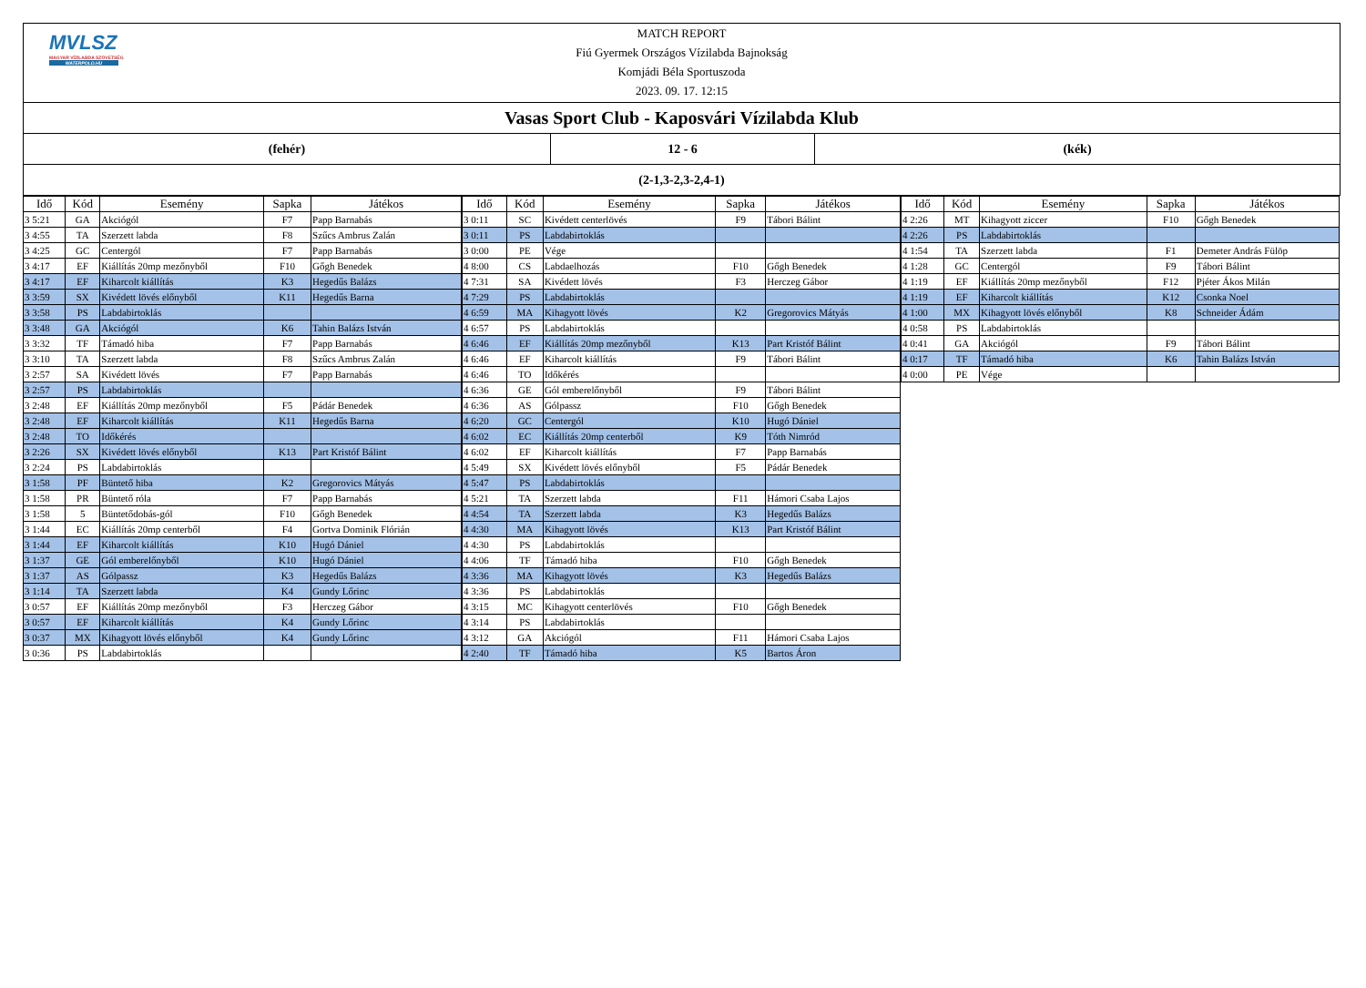MVLSZ
MAGYAR VÍZILABDA SZÖVETSÉG
WATERPOLO.HU
MATCH REPORT
Fiú Gyermek Országos Vízilabda Bajnokság
Komjádi Béla Sportuszoda
2023. 09. 17. 12:15
Vasas Sport Club - Kaposvári Vízilabda Klub
(fehér) 12 - 6 (kék)
(2-1,3-2,3-2,4-1)
| Idő | Kód | Esemény | Sapka | Játékos |
| --- | --- | --- | --- | --- |
| 3 5:21 | GA | Akciógól | F7 | Papp Barnabás |
| 3 4:55 | TA | Szerzett labda | F8 | Szűcs Ambrus Zalán |
| 3 4:25 | GC | Centergól | F7 | Papp Barnabás |
| 3 4:17 | EF | Kiállítás 20mp mezőnyből | F10 | Gőgh Benedek |
| 3 4:17 | EF | Kiharcolt kiállítás | K3 | Hegedűs Balázs |
| 3 3:59 | SX | Kivédett lövés előnyből | K11 | Hegedűs Barna |
| 3 3:58 | PS | Labdabirtoklás | | |
| 3 3:48 | GA | Akciógól | K6 | Tahin Balázs István |
| 3 3:32 | TF | Támadó hiba | F7 | Papp Barnabás |
| 3 3:10 | TA | Szerzett labda | F8 | Szűcs Ambrus Zalán |
| 3 2:57 | SA | Kivédett lövés | F7 | Papp Barnabás |
| 3 2:57 | PS | Labdabirtoklás | | |
| 3 2:48 | EF | Kiállítás 20mp mezőnyből | F5 | Pádár Benedek |
| 3 2:48 | EF | Kiharcolt kiállítás | K11 | Hegedűs Barna |
| 3 2:48 | TO | Időkérés | | |
| 3 2:26 | SX | Kivédett lövés előnyből | K13 | Part Kristóf Bálint |
| 3 2:24 | PS | Labdabirtoklás | | |
| 3 1:58 | PF | Büntető hiba | K2 | Gregorovics Mátyás |
| 3 1:58 | PR | Büntető róla | F7 | Papp Barnabás |
| 3 1:58 | 5 | Büntetődobás-gól | F10 | Gőgh Benedek |
| 3 1:44 | EC | Kiállítás 20mp centerből | F4 | Gortva Dominik Flórián |
| 3 1:44 | EF | Kiharcolt kiállítás | K10 | Hugó Dániel |
| 3 1:37 | GE | Gól emberelőnyből | K10 | Hugó Dániel |
| 3 1:37 | AS | Gólpassz | K3 | Hegedűs Balázs |
| 3 1:14 | TA | Szerzett labda | K4 | Gundy Lőrinc |
| 3 0:57 | EF | Kiállítás 20mp mezőnyből | F3 | Herczeg Gábor |
| 3 0:57 | EF | Kiharcolt kiállítás | K4 | Gundy Lőrinc |
| 3 0:37 | MX | Kihagyott lövés előnyből | K4 | Gundy Lőrinc |
| 3 0:36 | PS | Labdabirtoklás | | |
| Idő | Kód | Esemény | Sapka | Játékos |
| --- | --- | --- | --- | --- |
| 3 0:11 | SC | Kivédett centerlövés | F9 | Tábori Bálint |
| 3 0:11 | PS | Labdabirtoklás | | |
| 3 0:00 | PE | Vége | | |
| 4 8:00 | CS | Labdaelhozás | F10 | Gőgh Benedek |
| 4 7:31 | SA | Kivédett lövés | F3 | Herczeg Gábor |
| 4 7:29 | PS | Labdabirtoklás | | |
| 4 6:59 | MA | Kihagyott lövés | K2 | Gregorovics Mátyás |
| 4 6:57 | PS | Labdabirtoklás | | |
| 4 6:46 | EF | Kiállítás 20mp mezőnyből | K13 | Part Kristóf Bálint |
| 4 6:46 | EF | Kiharcolt kiállítás | F9 | Tábori Bálint |
| 4 6:46 | TO | Időkérés | | |
| 4 6:36 | GE | Gól emberelőnyből | F9 | Tábori Bálint |
| 4 6:36 | AS | Gólpassz | F10 | Gőgh Benedek |
| 4 6:20 | GC | Centergól | K10 | Hugó Dániel |
| 4 6:02 | EC | Kiállítás 20mp centerből | K9 | Tóth Nimród |
| 4 6:02 | EF | Kiharcolt kiállítás | F7 | Papp Barnabás |
| 4 5:49 | SX | Kivédett lövés előnyből | F5 | Pádár Benedek |
| 4 5:47 | PS | Labdabirtoklás | | |
| 4 5:21 | TA | Szerzett labda | F11 | Hámori Csaba Lajos |
| 4 4:54 | TA | Szerzett labda | K3 | Hegedűs Balázs |
| 4 4:30 | MA | Kihagyott lövés | K13 | Part Kristóf Bálint |
| 4 4:30 | PS | Labdabirtoklás | | |
| 4 4:06 | TF | Támadó hiba | F10 | Gőgh Benedek |
| 4 3:36 | MA | Kihagyott lövés | K3 | Hegedűs Balázs |
| 4 3:36 | PS | Labdabirtoklás | | |
| 4 3:15 | MC | Kihagyott centerlövés | F10 | Gőgh Benedek |
| 4 3:14 | PS | Labdabirtoklás | | |
| 4 3:12 | GA | Akciógól | F11 | Hámori Csaba Lajos |
| 4 2:40 | TF | Támadó hiba | K5 | Bartos Áron |
| Idő | Kód | Esemény | Sapka | Játékos |
| --- | --- | --- | --- | --- |
| 4 2:26 | MT | Kihagyott ziccer | F10 | Gőgh Benedek |
| 4 2:26 | PS | Labdabirtoklás | | |
| 4 1:54 | TA | Szerzett labda | F1 | Demeter András Fülöp |
| 4 1:28 | GC | Centergól | F9 | Tábori Bálint |
| 4 1:19 | EF | Kiállítás 20mp mezőnyből | F12 | Pjéter Ákos Milán |
| 4 1:19 | EF | Kiharcolt kiállítás | K12 | Csonka Noel |
| 4 1:00 | MX | Kihagyott lövés előnyből | K8 | Schneider Ádám |
| 4 0:58 | PS | Labdabirtoklás | | |
| 4 0:41 | GA | Akciógól | F9 | Tábori Bálint |
| 4 0:17 | TF | Támadó hiba | K6 | Tahin Balázs István |
| 4 0:00 | PE | Vége | | |